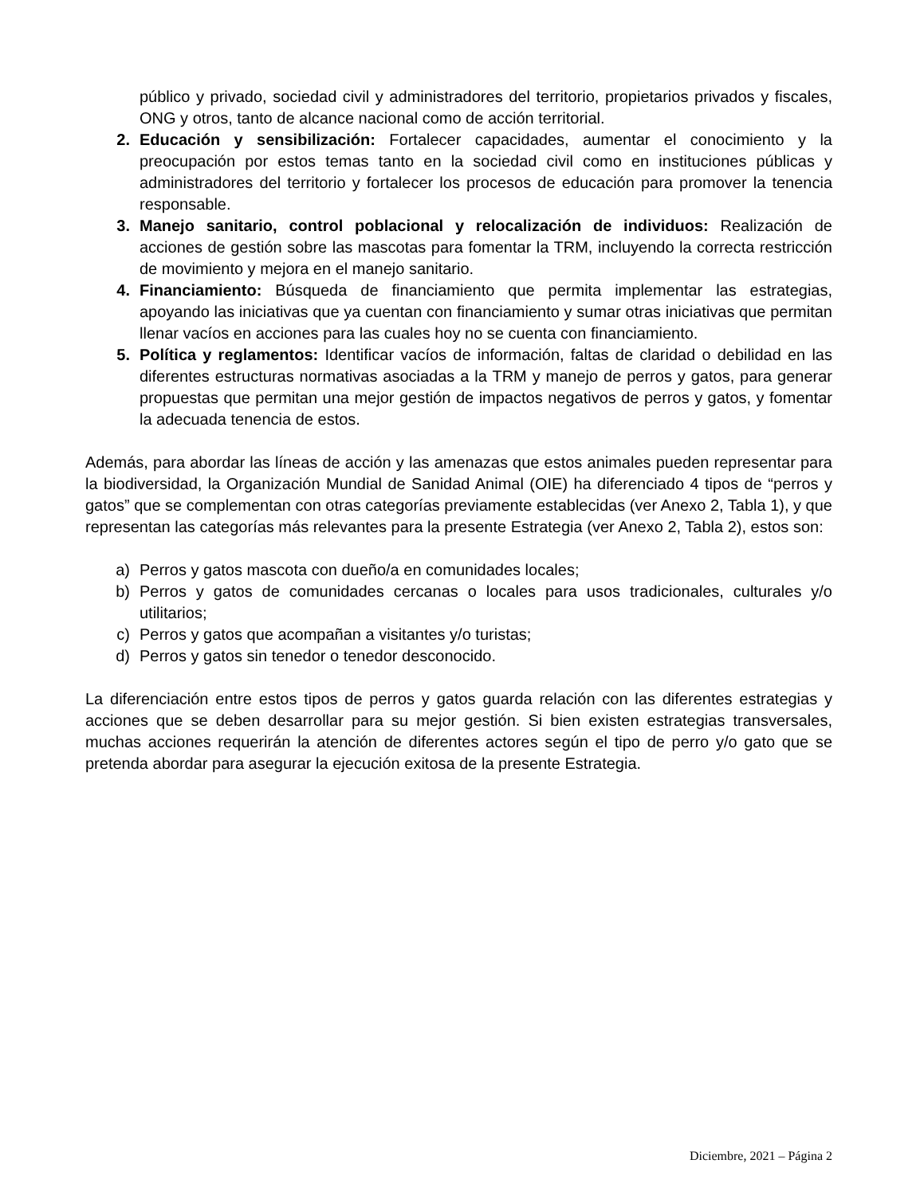público y privado, sociedad civil y administradores del territorio, propietarios privados y fiscales, ONG y otros, tanto de alcance nacional como de acción territorial.
2. Educación y sensibilización: Fortalecer capacidades, aumentar el conocimiento y la preocupación por estos temas tanto en la sociedad civil como en instituciones públicas y administradores del territorio y fortalecer los procesos de educación para promover la tenencia responsable.
3. Manejo sanitario, control poblacional y relocalización de individuos: Realización de acciones de gestión sobre las mascotas para fomentar la TRM, incluyendo la correcta restricción de movimiento y mejora en el manejo sanitario.
4. Financiamiento: Búsqueda de financiamiento que permita implementar las estrategias, apoyando las iniciativas que ya cuentan con financiamiento y sumar otras iniciativas que permitan llenar vacíos en acciones para las cuales hoy no se cuenta con financiamiento.
5. Política y reglamentos: Identificar vacíos de información, faltas de claridad o debilidad en las diferentes estructuras normativas asociadas a la TRM y manejo de perros y gatos, para generar propuestas que permitan una mejor gestión de impactos negativos de perros y gatos, y fomentar la adecuada tenencia de estos.
Además, para abordar las líneas de acción y las amenazas que estos animales pueden representar para la biodiversidad, la Organización Mundial de Sanidad Animal (OIE) ha diferenciado 4 tipos de “perros y gatos” que se complementan con otras categorías previamente establecidas (ver Anexo 2, Tabla 1), y que representan las categorías más relevantes para la presente Estrategia (ver Anexo 2, Tabla 2), estos son:
a) Perros y gatos mascota con dueño/a en comunidades locales;
b) Perros y gatos de comunidades cercanas o locales para usos tradicionales, culturales y/o utilitarios;
c) Perros y gatos que acompañan a visitantes y/o turistas;
d) Perros y gatos sin tenedor o tenedor desconocido.
La diferenciación entre estos tipos de perros y gatos guarda relación con las diferentes estrategias y acciones que se deben desarrollar para su mejor gestión. Si bien existen estrategias transversales, muchas acciones requerirán la atención de diferentes actores según el tipo de perro y/o gato que se pretenda abordar para asegurar la ejecución exitosa de la presente Estrategia.
Diciembre, 2021 – Página 2